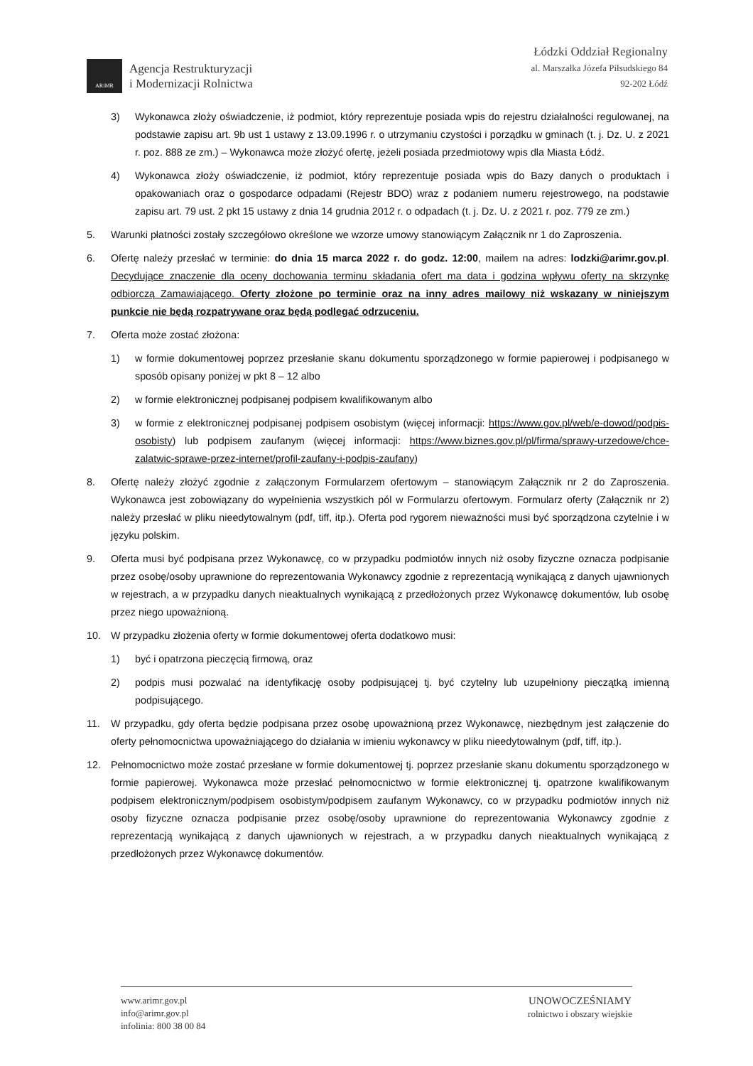ARiMR
Agencja Restrukturyzacji
i Modernizacji Rolnictwa
Łódzki Oddział Regionalny
al. Marszałka Józefa Piłsudskiego 84
92-202 Łódź
3) Wykonawca złoży oświadczenie, iż podmiot, który reprezentuje posiada wpis do rejestru działalności regulowanej, na podstawie zapisu art. 9b ust 1 ustawy z 13.09.1996 r. o utrzymaniu czystości i porządku w gminach (t. j. Dz. U. z 2021 r. poz. 888 ze zm.) – Wykonawca może złożyć ofertę, jeżeli posiada przedmiotowy wpis dla Miasta Łódź.
4) Wykonawca złoży oświadczenie, iż podmiot, który reprezentuje posiada wpis do Bazy danych o produktach i opakowaniach oraz o gospodarce odpadami (Rejestr BDO) wraz z podaniem numeru rejestrowego, na podstawie zapisu art. 79 ust. 2 pkt 15 ustawy z dnia 14 grudnia 2012 r. o odpadach (t. j. Dz. U. z 2021 r. poz. 779 ze zm.)
5. Warunki płatności zostały szczegółowo określone we wzorze umowy stanowiącym Załącznik nr 1 do Zaproszenia.
6. Ofertę należy przesłać w terminie: do dnia 15 marca 2022 r. do godz. 12:00, mailem na adres: lodzki@arimr.gov.pl. Decydujące znaczenie dla oceny dochowania terminu składania ofert ma data i godzina wpływu oferty na skrzynkę odbiorczą Zamawiającego. Oferty złożone po terminie oraz na inny adres mailowy niż wskazany w niniejszym punkcie nie będą rozpatrywane oraz będą podlegać odrzuceniu.
7. Oferta może zostać złożona:
1) w formie dokumentowej poprzez przesłanie skanu dokumentu sporządzonego w formie papierowej i podpisanego w sposób opisany poniżej w pkt 8 – 12 albo
2) w formie elektronicznej podpisanej podpisem kwalifikowanym albo
3) w formie z elektronicznej podpisanej podpisem osobistym (więcej informacji: https://www.gov.pl/web/e-dowod/podpis-osobisty) lub podpisem zaufanym (więcej informacji: https://www.biznes.gov.pl/pl/firma/sprawy-urzedowe/chce-zalatwic-sprawe-przez-internet/profil-zaufany-i-podpis-zaufany)
8. Ofertę należy złożyć zgodnie z załączonym Formularzem ofertowym – stanowiącym Załącznik nr 2 do Zaproszenia. Wykonawca jest zobowiązany do wypełnienia wszystkich pól w Formularzu ofertowym. Formularz oferty (Załącznik nr 2) należy przesłać w pliku nieedytowalnym (pdf, tiff, itp.). Oferta pod rygorem nieważności musi być sporządzona czytelnie i w języku polskim.
9. Oferta musi być podpisana przez Wykonawcę, co w przypadku podmiotów innych niż osoby fizyczne oznacza podpisanie przez osobę/osoby uprawnione do reprezentowania Wykonawcy zgodnie z reprezentacją wynikającą z danych ujawnionych w rejestrach, a w przypadku danych nieaktualnych wynikającą z przedłożonych przez Wykonawcę dokumentów, lub osobę przez niego upoważnioną.
10. W przypadku złożenia oferty w formie dokumentowej oferta dodatkowo musi:
1) być i opatrzona pieczęcią firmową, oraz
2) podpis musi pozwalać na identyfikację osoby podpisującej tj. być czytelny lub uzupełniony pieczątką imienną podpisującego.
11. W przypadku, gdy oferta będzie podpisana przez osobę upoważnioną przez Wykonawcę, niezbędnym jest załączenie do oferty pełnomocnictwa upoważniającego do działania w imieniu wykonawcy w pliku nieedytowalnym (pdf, tiff, itp.).
12. Pełnomocnictwo może zostać przesłane w formie dokumentowej tj. poprzez przesłanie skanu dokumentu sporządzonego w formie papierowej. Wykonawca może przesłać pełnomocnictwo w formie elektronicznej tj. opatrzone kwalifikowanym podpisem elektronicznym/podpisem osobistym/podpisem zaufanym Wykonawcy, co w przypadku podmiotów innych niż osoby fizyczne oznacza podpisanie przez osobę/osoby uprawnione do reprezentowania Wykonawcy zgodnie z reprezentacją wynikającą z danych ujawnionych w rejestrach, a w przypadku danych nieaktualnych wynikającą z przedłożonych przez Wykonawcę dokumentów.
www.arimr.gov.pl
info@arimr.gov.pl
infolinia: 800 38 00 84
UNOWOCZEŚNIAMY
rolnictwo i obszary wiejskie